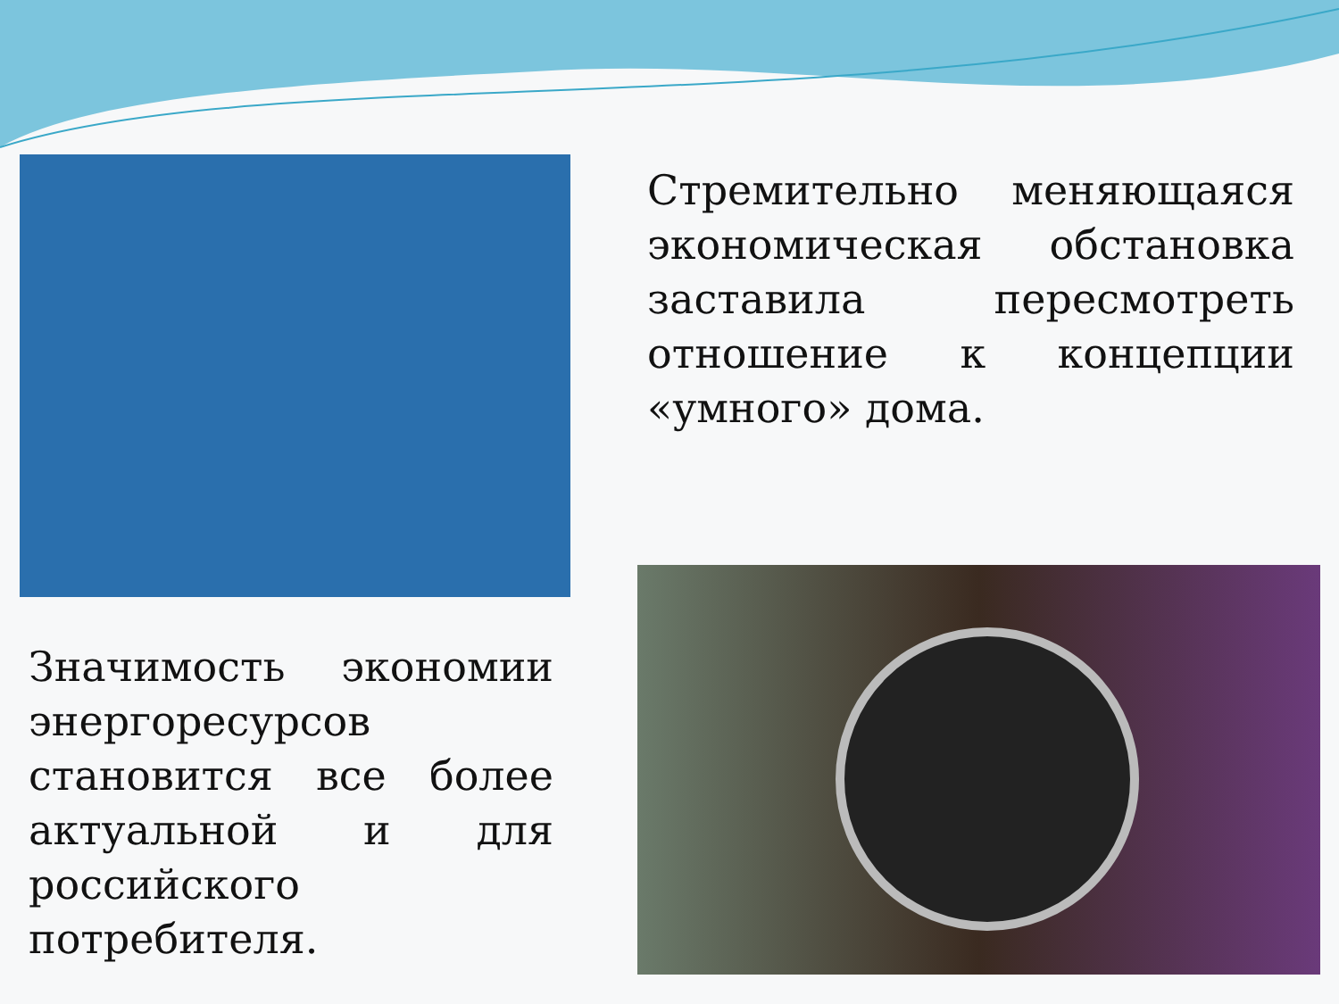Стремительно меняющаяся экономическая обстановка заставила пересмотреть отношение к концепции «умного» дома.
Значимость экономии энергоресурсов становится все более актуальной и для российского потребителя.